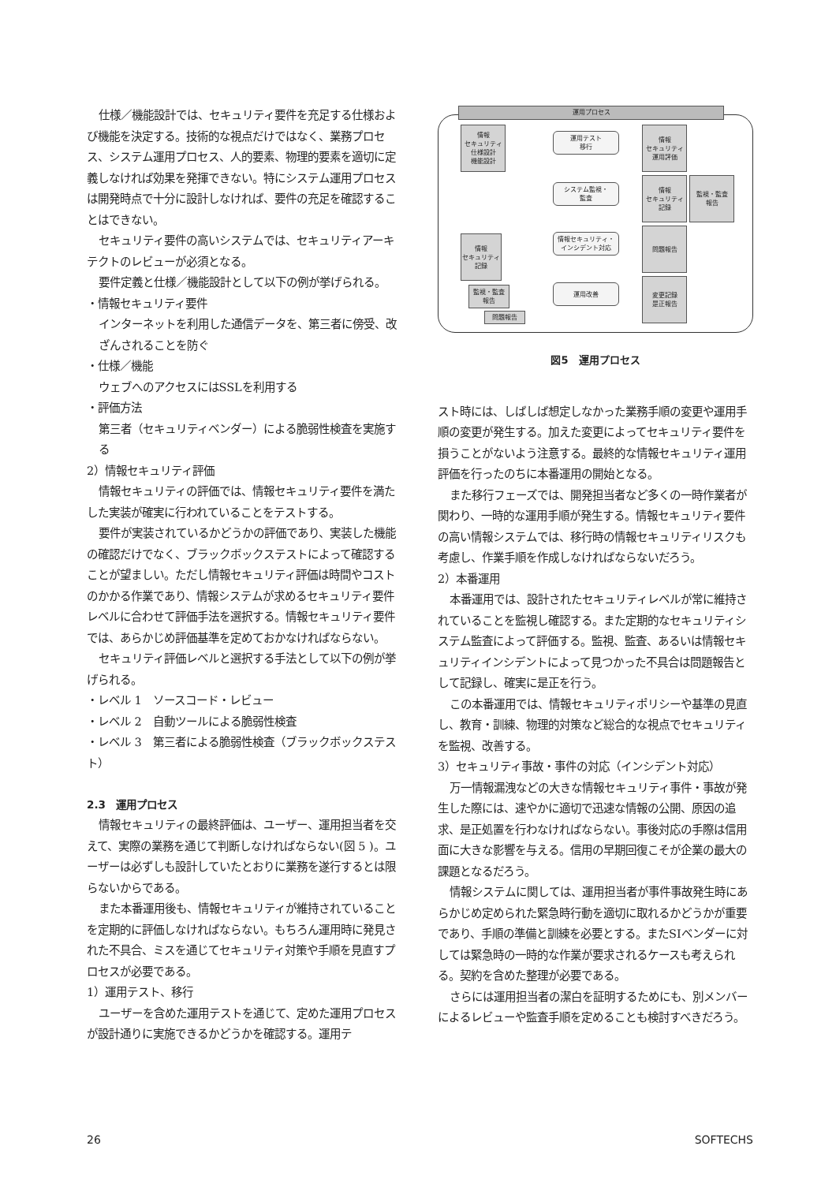仕様／機能設計では、セキュリティ要件を充足する仕様および機能を決定する。技術的な視点だけではなく、業務プロセス、システム運用プロセス、人的要素、物理的要素を適切に定義しなければ効果を発揮できない。特にシステム運用プロセスは開発時点で十分に設計しなければ、要件の充足を確認することはできない。
セキュリティ要件の高いシステムでは、セキュリティアーキテクトのレビューが必須となる。
要件定義と仕様／機能設計として以下の例が挙げられる。
・情報セキュリティ要件
インターネットを利用した通信データを、第三者に傍受、改ざんされることを防ぐ
・仕様／機能
ウェブへのアクセスにはSSLを利用する
・評価方法
第三者（セキュリティベンダー）による脆弱性検査を実施する
2）情報セキュリティ評価
情報セキュリティの評価では、情報セキュリティ要件を満たした実装が確実に行われていることをテストする。
要件が実装されているかどうかの評価であり、実装した機能の確認だけでなく、ブラックボックステストによって確認することが望ましい。ただし情報セキュリティ評価は時間やコストのかかる作業であり、情報システムが求めるセキュリティ要件レベルに合わせて評価手法を選択する。情報セキュリティ要件では、あらかじめ評価基準を定めておかなければならない。
セキュリティ評価レベルと選択する手法として以下の例が挙げられる。
・レベル 1　ソースコード・レビュー
・レベル 2　自動ツールによる脆弱性検査
・レベル 3　第三者による脆弱性検査（ブラックボックステスト）
2.3　運用プロセス
情報セキュリティの最終評価は、ユーザー、運用担当者を交えて、実際の業務を通じて判断しなければならない(図 5 )。ユーザーは必ずしも設計していたとおりに業務を遂行するとは限らないからである。
また本番運用後も、情報セキュリティが維持されていることを定期的に評価しなければならない。もちろん運用時に発見された不具合、ミスを通じてセキュリティ対策や手順を見直すプロセスが必要である。
1）運用テスト、移行
ユーザーを含めた運用テストを通じて、定めた運用プロセスが設計通りに実施できるかどうかを確認する。運用テ
運用プロセス
情報
セキュリティ
仕様設計
機能設計
運用テスト
移行
情報
セキュリティ
運用評価
システム監視・
監査
情報
セキュリティ
記録
監視・監査
報告
情報
セキュリティ
記録
情報セキュリティ・
インシデント対応
問題報告
監視・監査
報告
問題報告
運用改善
変更記録
是正報告
図5　運用プロセス
スト時には、しばしば想定しなかった業務手順の変更や運用手順の変更が発生する。加えた変更によってセキュリティ要件を損うことがないよう注意する。最終的な情報セキュリティ運用評価を行ったのちに本番運用の開始となる。
また移行フェーズでは、開発担当者など多くの一時作業者が関わり、一時的な運用手順が発生する。情報セキュリティ要件の高い情報システムでは、移行時の情報セキュリティリスクも考慮し、作業手順を作成しなければならないだろう。
2）本番運用
本番運用では、設計されたセキュリティレベルが常に維持されていることを監視し確認する。また定期的なセキュリティシステム監査によって評価する。監視、監査、あるいは情報セキュリティインシデントによって見つかった不具合は問題報告として記録し、確実に是正を行う。
この本番運用では、情報セキュリティポリシーや基準の見直し、教育・訓練、物理的対策など総合的な視点でセキュリティを監視、改善する。
3）セキュリティ事故・事件の対応（インシデント対応）
万一情報漏洩などの大きな情報セキュリティ事件・事故が発生した際には、速やかに適切で迅速な情報の公開、原因の追求、是正処置を行わなければならない。事後対応の手際は信用面に大きな影響を与える。信用の早期回復こそが企業の最大の課題となるだろう。
情報システムに関しては、運用担当者が事件事故発生時にあらかじめ定められた緊急時行動を適切に取れるかどうかが重要であり、手順の準備と訓練を必要とする。またSIベンダーに対しては緊急時の一時的な作業が要求されるケースも考えられる。契約を含めた整理が必要である。
さらには運用担当者の潔白を証明するためにも、別メンバーによるレビューや監査手順を定めることも検討すべきだろう。
26 SOFTECHS